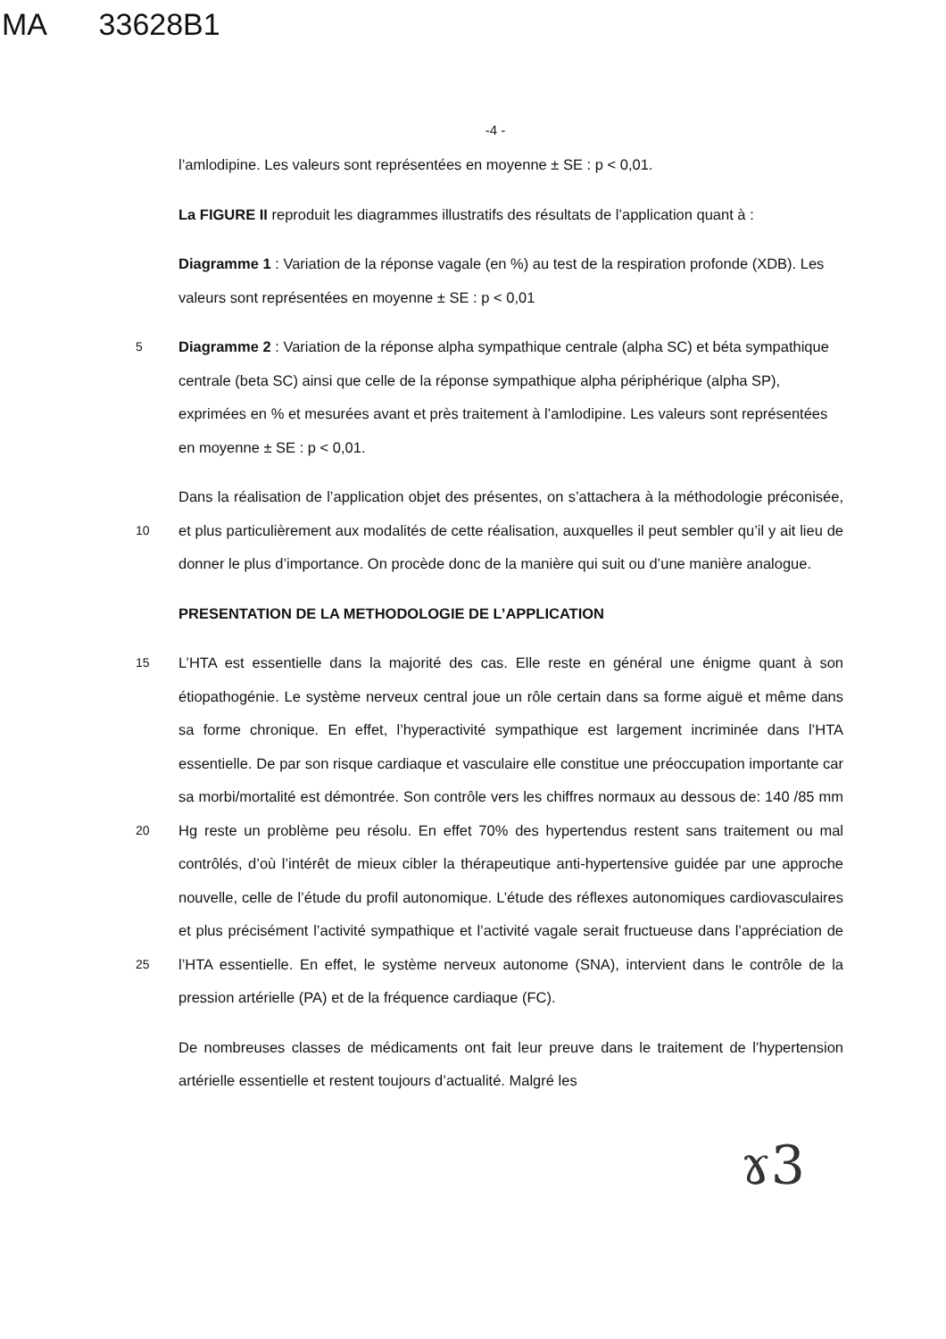MA 33628B1
-4 -
l’amlodipine. Les valeurs sont représentées en moyenne ± SE : p < 0,01.
La FIGURE II reproduit les diagrammes illustratifs des résultats de l’application quant à :
Diagramme 1 : Variation de la réponse vagale (en %) au test de la respiration profonde (XDB). Les valeurs sont représentées en moyenne ± SE : p < 0,01
5 Diagramme 2 : Variation de la réponse alpha sympathique centrale (alpha SC) et béta sympathique centrale (beta SC) ainsi que celle de la réponse sympathique alpha périphérique (alpha SP), exprimées en % et mesurées avant et près traitement à l’amlodipine. Les valeurs sont représentées en moyenne ± SE : p < 0,01.
Dans la réalisation de l’application objet des présentes, on s’attachera à la méthodologie préconisée, et plus particulièrement aux modalités de cette réalisation, auxquelles il peut 10 sembler qu’il y ait lieu de donner le plus d’importance. On procède donc de la manière qui suit ou d’une manière analogue.
PRESENTATION DE LA METHODOLOGIE DE L’APPLICATION
L’HTA est essentielle dans la majorité des cas. Elle reste en général une énigme quant à 15 son étiopathogénie. Le système nerveux central joue un rôle certain dans sa forme aiguë et même dans sa forme chronique. En effet, l’hyperactivité sympathique est largement incriminée dans l’HTA essentielle. De par son risque cardiaque et vasculaire elle constitue une préoccupation importante car sa morbi/mortalité est démontrée. Son contrôle vers les chiffres normaux au dessous de: 140 /85 mm Hg reste un problème peu résolu. En 20 effet 70% des hypertendus restent sans traitement ou mal contrôlés, d’où l’intérêt de mieux cibler la thérapeutique anti-hypertensive guidée par une approche nouvelle, celle de l’étude du profil autonomique. L’étude des réflexes autonomiques cardiovasculaires et plus précisément l’activité sympathique et l’activité vagale serait fructueuse dans l’appréciation de l’HTA essentielle. En effet, le système nerveux autonome (SNA), 25 intervient dans le contrôle de la pression artérielle (PA) et de la fréquence cardiaque (FC).
De nombreuses classes de médicaments ont fait leur preuve dans le traitement de l’hypertension artérielle essentielle et restent toujours d’actualité. Malgré les
ɤ3